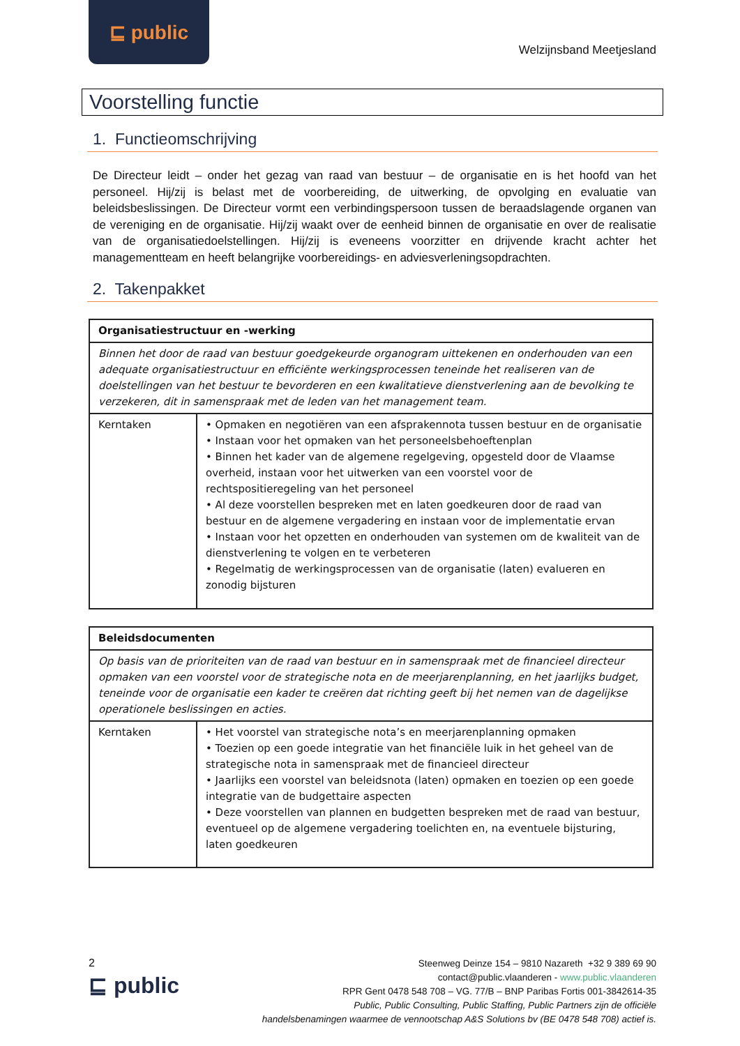⊑ public
Welzijnsband Meetjesland
Voorstelling functie
1. Functieomschrijving
De Directeur leidt – onder het gezag van raad van bestuur – de organisatie en is het hoofd van het personeel. Hij/zij is belast met de voorbereiding, de uitwerking, de opvolging en evaluatie van beleidsbeslissingen. De Directeur vormt een verbindingspersoon tussen de beraadslagende organen van de vereniging en de organisatie. Hij/zij waakt over de eenheid binnen de organisatie en over de realisatie van de organisatiedoelstellingen. Hij/zij is eveneens voorzitter en drijvende kracht achter het managementteam en heeft belangrijke voorbereidings- en adviesverleningsopdrachten.
2. Takenpakket
| Organisatiestructuur en -werking | |
| --- | --- |
| Binnen het door de raad van bestuur goedgekeurde organogram uittekenen en onderhouden van een adequate organisatiestructuur en efficiënte werkingsprocessen teneinde het realiseren van de doelstellingen van het bestuur te bevorderen en een kwalitatieve dienstverlening aan de bevolking te verzekeren, dit in samenspraak met de leden van het management team. | |
| Kerntaken | • Opmaken en negotiëren van een afsprakennota tussen bestuur en de organisatie • Instaan voor het opmaken van het personeelsbehoeftenplan • Binnen het kader van de algemene regelgeving, opgesteld door de Vlaamse overheid, instaan voor het uitwerken van een voorstel voor de rechtspositieregeling van het personeel • Al deze voorstellen bespreken met en laten goedkeuren door de raad van bestuur en de algemene vergadering en instaan voor de implementatie ervan • Instaan voor het opzetten en onderhouden van systemen om de kwaliteit van de dienstverlening te volgen en te verbeteren • Regelmatig de werkingsprocessen van de organisatie (laten) evalueren en zonodig bijsturen |
| Beleidsdocumenten | |
| --- | --- |
| Op basis van de prioriteiten van de raad van bestuur en in samenspraak met de financieel directeur opmaken van een voorstel voor de strategische nota en de meerjarenplanning, en het jaarlijks budget, teneinde voor de organisatie een kader te creëren dat richting geeft bij het nemen van de dagelijkse operationele beslissingen en acties. | |
| Kerntaken | • Het voorstel van strategische nota’s en meerjarenplanning opmaken • Toezien op een goede integratie van het financiële luik in het geheel van de strategische nota in samenspraak met de financieel directeur • Jaarlijks een voorstel van beleidsnota (laten) opmaken en toezien op een goede integratie van de budgettaire aspecten • Deze voorstellen van plannen en budgetten bespreken met de raad van bestuur, eventueel op de algemene vergadering toelichten en, na eventuele bijsturing, laten goedkeuren |
2
⊑ public
Steenweg Deinze 154 – 9810 Nazareth +32 9 389 69 90
contact@public.vlaanderen - www.public.vlaanderen
RPR Gent 0478 548 708 – VG. 77/B – BNP Paribas Fortis 001-3842614-35
Public, Public Consulting, Public Staffing, Public Partners zijn de officiële
handelsbenamingen waarmee de vennootschap A&S Solutions bv (BE 0478 548 708) actief is.